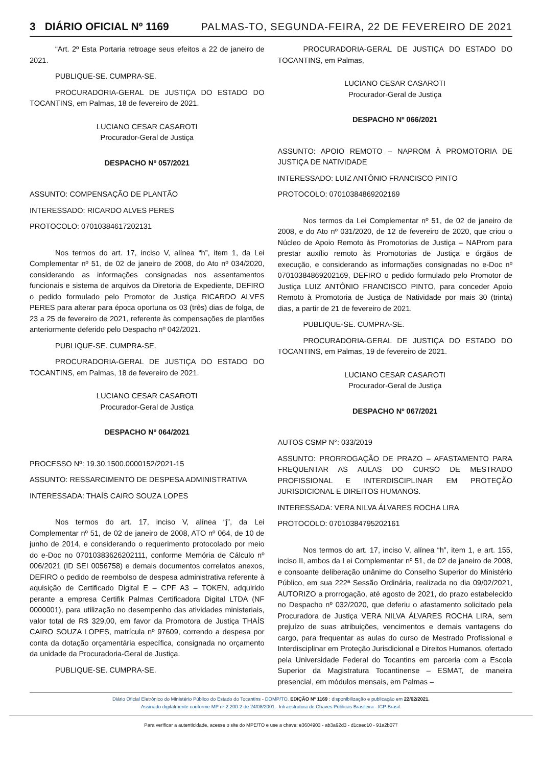3 DIÁRIO OFICIAL Nº 1169 PALMAS-TO, SEGUNDA-FEIRA, 22 DE FEVEREIRO DE 2021
“Art. 2º Esta Portaria retroage seus efeitos a 22 de janeiro de 2021.
PUBLIQUE-SE. CUMPRA-SE.
PROCURADORIA-GERAL DE JUSTIÇA DO ESTADO DO TOCANTINS, em Palmas, 18 de fevereiro de 2021.
LUCIANO CESAR CASAROTI
Procurador-Geral de Justiça
DESPACHO Nº 057/2021
ASSUNTO: COMPENSAÇÃO DE PLANTÃO
INTERESSADO: RICARDO ALVES PERES
PROTOCOLO: 07010384617202131
Nos termos do art. 17, inciso V, alínea “h”, item 1, da Lei Complementar nº 51, de 02 de janeiro de 2008, do Ato nº 034/2020, considerando as informações consignadas nos assentamentos funcionais e sistema de arquivos da Diretoria de Expediente, DEFIRO o pedido formulado pelo Promotor de Justiça RICARDO ALVES PERES para alterar para época oportuna os 03 (três) dias de folga, de 23 a 25 de fevereiro de 2021, referente às compensações de plantões anteriormente deferido pelo Despacho nº 042/2021.
PUBLIQUE-SE. CUMPRA-SE.
PROCURADORIA-GERAL DE JUSTIÇA DO ESTADO DO TOCANTINS, em Palmas, 18 de fevereiro de 2021.
LUCIANO CESAR CASAROTI
Procurador-Geral de Justiça
DESPACHO Nº 064/2021
PROCESSO Nº: 19.30.1500.0000152/2021-15
ASSUNTO: RESSARCIMENTO DE DESPESA ADMINISTRATIVA
INTERESSADA: THAÍS CAIRO SOUZA LOPES
Nos termos do art. 17, inciso V, alínea “j”, da Lei Complementar nº 51, de 02 de janeiro de 2008, ATO nº 064, de 10 de junho de 2014, e considerando o requerimento protocolado por meio do e-Doc no 07010383626202111, conforme Memória de Cálculo nº 006/2021 (ID SEI 0056758) e demais documentos correlatos anexos, DEFIRO o pedido de reembolso de despesa administrativa referente à aquisição de Certificado Digital E – CPF A3 – TOKEN, adquirido perante a empresa Certifik Palmas Certificadora Digital LTDA (NF 0000001), para utilização no desempenho das atividades ministeriais, valor total de R$ 329,00, em favor da Promotora de Justiça THAÍS CAIRO SOUZA LOPES, matrícula nº 97609, correndo a despesa por conta da dotação orçamentária específica, consignada no orçamento da unidade da Procuradoria-Geral de Justiça.
PUBLIQUE-SE. CUMPRA-SE.
PROCURADORIA-GERAL DE JUSTIÇA DO ESTADO DO TOCANTINS, em Palmas,
LUCIANO CESAR CASAROTI
Procurador-Geral de Justiça
DESPACHO Nº 066/2021
ASSUNTO: APOIO REMOTO – NAPROM À PROMOTORIA DE JUSTIÇA DE NATIVIDADE
INTERESSADO: LUIZ ANTÔNIO FRANCISCO PINTO
PROTOCOLO: 07010384869202169
Nos termos da Lei Complementar nº 51, de 02 de janeiro de 2008, e do Ato nº 031/2020, de 12 de fevereiro de 2020, que criou o Núcleo de Apoio Remoto às Promotorias de Justiça – NAProm para prestar auxílio remoto às Promotorias de Justiça e órgãos de execução, e considerando as informações consignadas no e-Doc nº 07010384869202169, DEFIRO o pedido formulado pelo Promotor de Justiça LUIZ ANTÔNIO FRANCISCO PINTO, para conceder Apoio Remoto à Promotoria de Justiça de Natividade por mais 30 (trinta) dias, a partir de 21 de fevereiro de 2021.
PUBLIQUE-SE. CUMPRA-SE.
PROCURADORIA-GERAL DE JUSTIÇA DO ESTADO DO TOCANTINS, em Palmas, 19 de fevereiro de 2021.
LUCIANO CESAR CASAROTI
Procurador-Geral de Justiça
DESPACHO Nº 067/2021
AUTOS CSMP N°: 033/2019
ASSUNTO: PRORROGAÇÃO DE PRAZO – AFASTAMENTO PARA FREQUENTAR AS AULAS DO CURSO DE MESTRADO PROFISSIONAL E INTERDISCIPLINAR EM PROTEÇÃO JURISDICIONAL E DIREITOS HUMANOS.
INTERESSADA: VERA NILVA ÁLVARES ROCHA LIRA
PROTOCOLO: 07010384795202161
Nos termos do art. 17, inciso V, alínea “h”, item 1, e art. 155, inciso II, ambos da Lei Complementar nº 51, de 02 de janeiro de 2008, e consoante deliberação unânime do Conselho Superior do Ministério Público, em sua 222ª Sessão Ordinária, realizada no dia 09/02/2021, AUTORIZO a prorrogação, até agosto de 2021, do prazo estabelecido no Despacho nº 032/2020, que deferiu o afastamento solicitado pela Procuradora de Justiça VERA NILVA ÁLVARES ROCHA LIRA, sem prejuízo de suas atribuições, vencimentos e demais vantagens do cargo, para frequentar as aulas do curso de Mestrado Profissional e Interdisciplinar em Proteção Jurisdicional e Direitos Humanos, ofertado pela Universidade Federal do Tocantins em parceria com a Escola Superior da Magistratura Tocantinense – ESMAT, de maneira presencial, em módulos mensais, em Palmas –
Diário Oficial Eletrônico do Ministério Público do Estado do Tocantins - DOMP/TO. EDIÇÃO Nº 1169 : disponibilização e publicação em 22/02/2021.
Assinado digitalmente conforme MP nº 2.200-2 de 24/08/2001 - Infraestrutura de Chaves Públicas Brasileira - ICP-Brasil.
Para verificar a autenticidade, acesse o site do MPE/TO e use a chave: e3604903 - ab3a92d3 - d1caec10 - 91a2b077